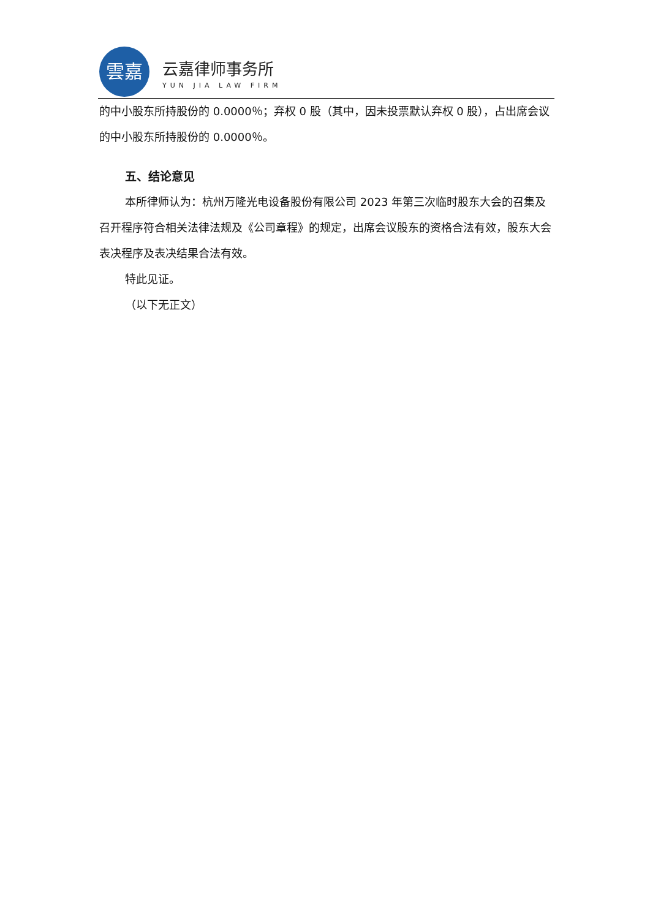雲嘉
云嘉律师事务所
YUN JIA LAW FIRM
的中小股东所持股份的 0.0000％；弃权 0 股（其中，因未投票默认弃权 0 股），占出席会议的中小股东所持股份的 0.0000％。
五、结论意见
本所律师认为：杭州万隆光电设备股份有限公司 2023 年第三次临时股东大会的召集及召开程序符合相关法律法规及《公司章程》的规定，出席会议股东的资格合法有效，股东大会表决程序及表决结果合法有效。
特此见证。
（以下无正文）